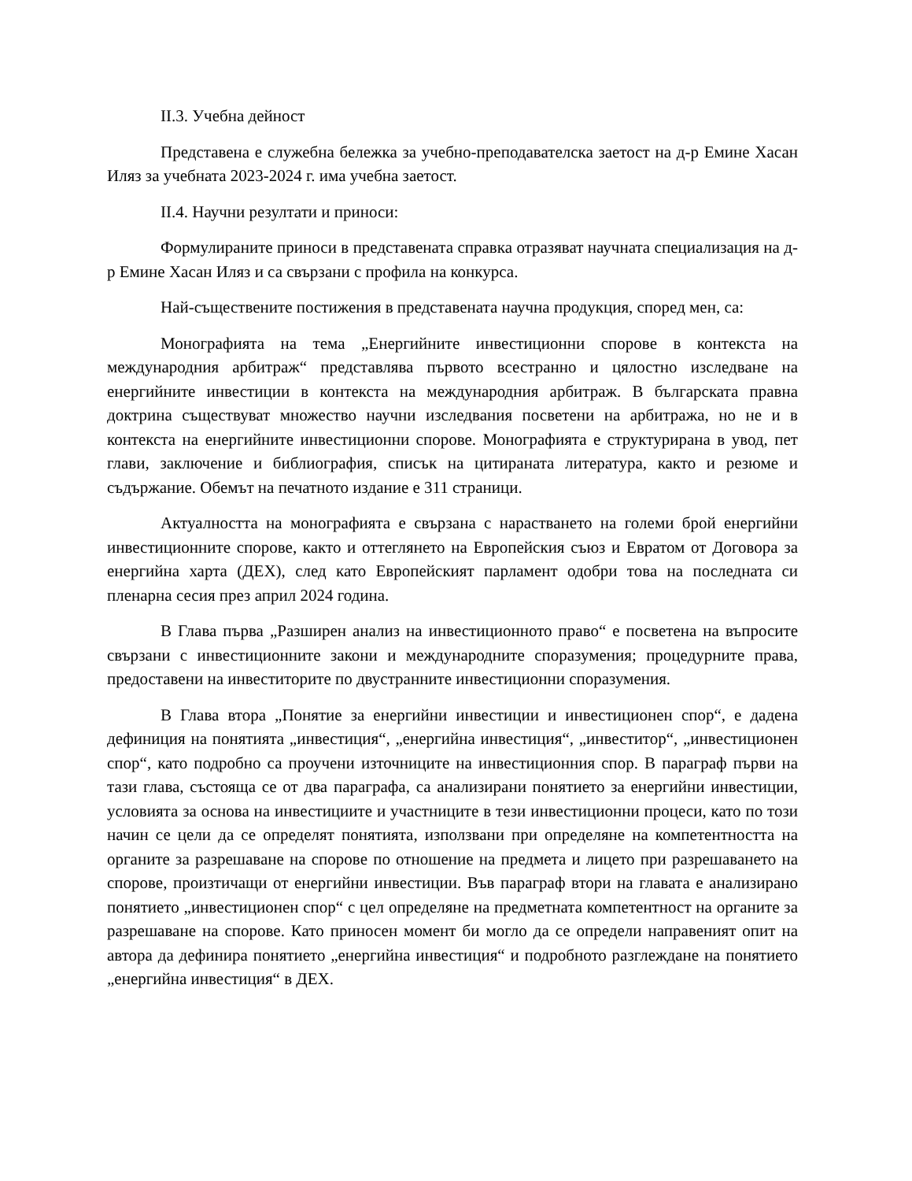II.3. Учебна дейност
Представена е служебна бележка за учебно-преподавателска заетост на д-р Емине Хасан Иляз за учебната 2023-2024 г. има учебна заетост.
II.4. Научни резултати и приноси:
Формулираните приноси в представената справка отразяват научната специализация на д-р Емине Хасан Иляз и са свързани с профила на конкурса.
Най-съществените постижения в представената научна продукция, според мен, са:
Монографията на тема „Енергийните инвестиционни спорове в контекста на международния арбитраж“ представлява първото всестранно и цялостно изследване на енергийните инвестиции в контекста на международния арбитраж. В българската правна доктрина съществуват множество научни изследвания посветени на арбитража, но не и в контекста на енергийните инвестиционни спорове. Монографията е структурирана в увод, пет глави, заключение и библиография, списък на цитираната литература, както и резюме и съдържание. Обемът на печатното издание е 311 страници.
Актуалността на монографията е свързана с нарастването на големи брой енергийни инвестиционните спорове, както и оттеглянето на Европейския съюз и Евратом от Договора за енергийна харта (ДЕХ), след като Европейският парламент одобри това на последната си пленарна сесия през април 2024 година.
В Глава първа „Разширен анализ на инвестиционното право“ е посветена на въпросите свързани с инвестиционните закони и международните споразумения; процедурните права, предоставени на инвеститорите по двустранните инвестиционни споразумения.
В Глава втора „Понятие за енергийни инвестиции и инвестиционен спор“, е дадена дефиниция на понятията „инвестиция“, „енергийна инвестиция“, „инвеститор“, „инвестиционен спор“, като подробно са проучени източниците на инвестиционния спор. В параграф първи на тази глава, състояща се от два параграфа, са анализирани понятието за енергийни инвестиции, условията за основа на инвестициите и участниците в тези инвестиционни процеси, като по този начин се цели да се определят понятията, използвани при определяне на компетентността на органите за разрешаване на спорове по отношение на предмета и лицето при разрешаването на спорове, произтичащи от енергийни инвестиции. Във параграф втори на главата е анализирано понятието „инвестиционен спор“ с цел определяне на предметната компетентност на органите за разрешаване на спорове. Като приносен момент би могло да се определи направеният опит на автора да дефинира понятието „енергийна инвестиция“ и подробното разглеждане на понятието „енергийна инвестиция“ в ДЕХ.